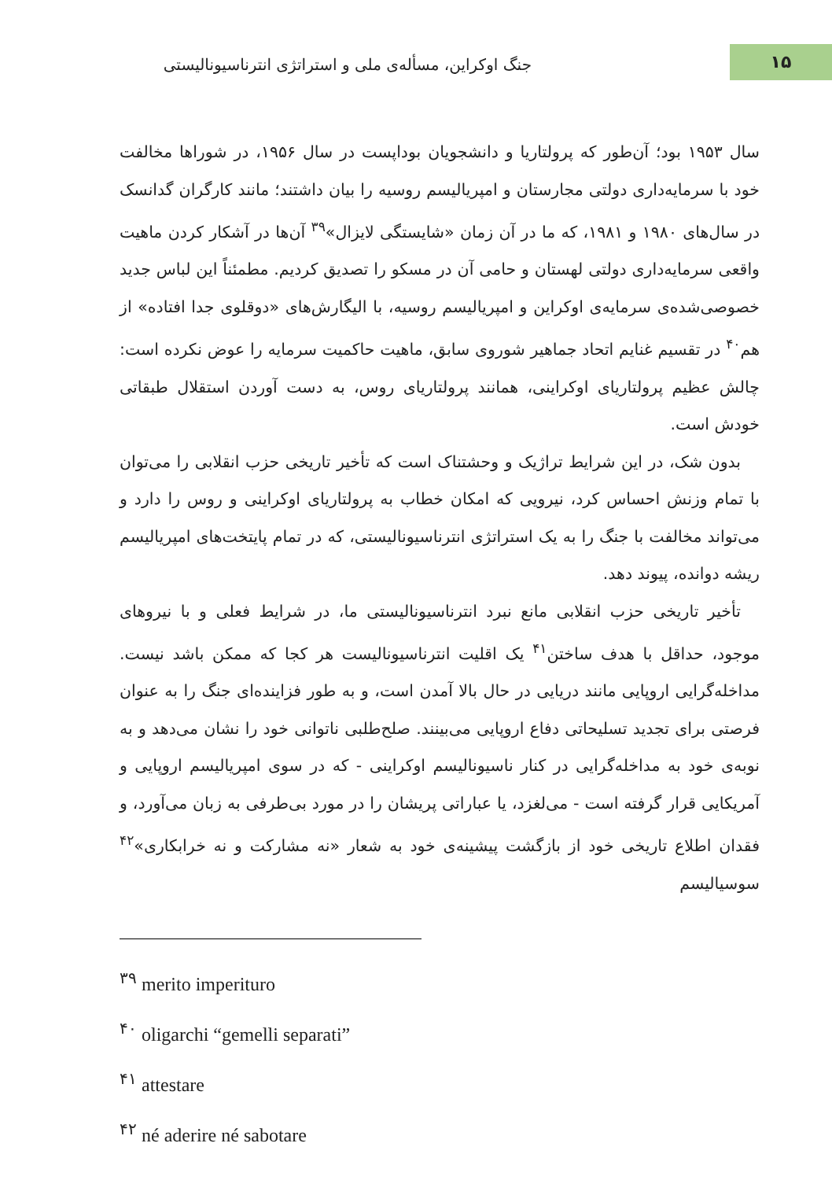جنگ اوکراین، مسأله‌ی ملی و استراتژی انترناسیونالیستی
۱۵
سال ۱۹۵۳ بود؛ آن‌طور که پرولتاریا و دانشجویان بوداپست در سال ۱۹۵۶، در شوراها مخالفت خود با سرمایه‌داری دولتی مجارستان و امپریالیسم روسیه را بیان داشتند؛ مانند کارگران گدانسک در سال‌های ۱۹۸۰ و ۱۹۸۱، که ما در آن زمان «شایستگی لایزال»<sup>۳۹</sup> آن‌ها در آشکار کردن ماهیت واقعی سرمایه‌داری دولتی لهستان و حامی آن در مسکو را تصدیق کردیم. مطمئناً این لباس جدید خصوصی‌شده‌ی سرمایه‌ی اوکراین و امپریالیسم روسیه، با الیگارش‌های «دوقلوی جدا افتاده» از هم<sup>۴۰</sup> در تقسیم غنایم اتحاد جماهیر شوروی سابق، ماهیت حاکمیت سرمایه را عوض نکرده است: چالش عظیم پرولتاریای اوکراینی، همانند پرولتاریای روس، به دست آوردن استقلال طبقاتی خودش است.
بدون شک، در این شرایط تراژیک و وحشتناک است که تأخیر تاریخی حزب انقلابی را می‌توان با تمام وزنش احساس کرد، نیرویی که امکان خطاب به پرولتاریای اوکراینی و روس را دارد و می‌تواند مخالفت با جنگ را به یک استراتژی انترناسیونالیستی، که در تمام پایتخت‌های امپریالیسم ریشه دوانده، پیوند دهد.
تأخیر تاریخی حزب انقلابی مانع نبرد انترناسیونالیستی ما، در شرایط فعلی و با نیروهای موجود، حداقل با هدف ساختن<sup>۴۱</sup> یک اقلیت انترناسیونالیست هر کجا که ممکن باشد نیست. مداخله‌گرایی اروپایی مانند دریایی در حال بالا آمدن است، و به طور فزاینده‌ای جنگ را به عنوان فرصتی برای تجدید تسلیحاتی دفاع اروپایی می‌بینند. صلح‌طلبی ناتوانی خود را نشان می‌دهد و به نوبه‌ی خود به مداخله‌گرایی در کنار ناسیونالیسم اوکراینی - که در سوی امپریالیسم اروپایی و آمریکایی قرار گرفته است - می‌لغزد، یا عباراتی پریشان را در مورد بی‌طرفی به زبان می‌آورد، و فقدان اطلاع تاریخی خود از بازگشت پیشینه‌ی خود به شعار «نه مشارکت و نه خرابکاری»<sup>۴۲</sup> سوسیالیسم
<sup>۳۹</sup> merito imperituro
<sup>۴۰</sup> oligarchi “gemelli separati”
<sup>۴۱</sup> attestare
<sup>۴۲</sup> né aderire né sabotare